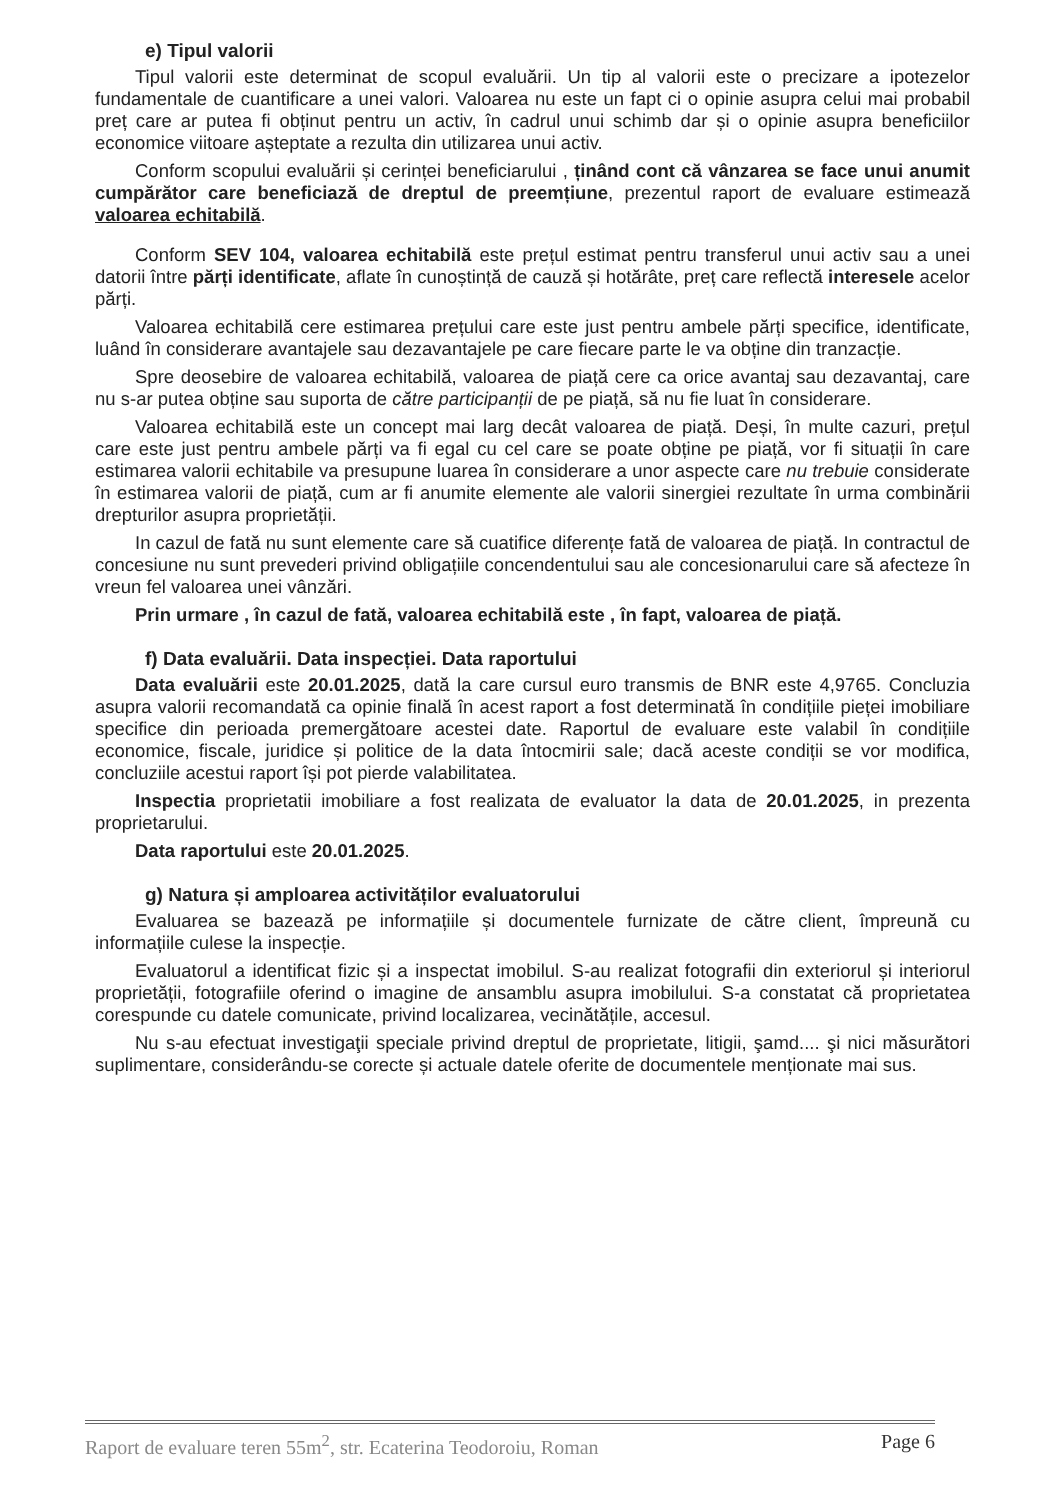e) Tipul valorii
Tipul valorii este determinat de scopul evaluării. Un tip al valorii este o precizare a ipotezelor fundamentale de cuantificare a unei valori. Valoarea nu este un fapt ci o opinie asupra celui mai probabil preț care ar putea fi obținut pentru un activ, în cadrul unui schimb dar și o opinie asupra beneficiilor economice viitoare așteptate a rezulta din utilizarea unui activ.
Conform scopului evaluării și cerinței beneficiarului , ținând cont că vânzarea se face unui anumit cumpărător care beneficiază de dreptul de preemțiune, prezentul raport de evaluare estimează valoarea echitabilă.
Conform SEV 104, valoarea echitabilă este prețul estimat pentru transferul unui activ sau a unei datorii între părți identificate, aflate în cunoștință de cauză și hotărâte, preț care reflectă interesele acelor părți.
Valoarea echitabilă cere estimarea prețului care este just pentru ambele părți specifice, identificate, luând în considerare avantajele sau dezavantajele pe care fiecare parte le va obține din tranzacție.
Spre deosebire de valoarea echitabilă, valoarea de piață cere ca orice avantaj sau dezavantaj, care nu s-ar putea obține sau suporta de către participanții de pe piață, să nu fie luat în considerare.
Valoarea echitabilă este un concept mai larg decât valoarea de piață. Deși, în multe cazuri, prețul care este just pentru ambele părți va fi egal cu cel care se poate obține pe piață, vor fi situații în care estimarea valorii echitabile va presupune luarea în considerare a unor aspecte care nu trebuie considerate în estimarea valorii de piață, cum ar fi anumite elemente ale valorii sinergiei rezultate în urma combinării drepturilor asupra proprietății.
In cazul de fată nu sunt elemente care să cuatifice diferențe fată de valoarea de piață. In contractul de concesiune nu sunt prevederi privind obligațiile concendentului sau ale concesionarului care să afecteze în vreun fel valoarea unei vânzări.
Prin urmare , în cazul de fată, valoarea echitabilă este , în fapt, valoarea de piață.
f) Data evaluării. Data inspecției. Data raportului
Data evaluării este 20.01.2025, dată la care cursul euro transmis de BNR este 4,9765. Concluzia asupra valorii recomandată ca opinie finală în acest raport a fost determinată în condițiile pieței imobiliare specifice din perioada premergătoare acestei date. Raportul de evaluare este valabil în condițiile economice, fiscale, juridice și politice de la data întocmirii sale; dacă aceste condiții se vor modifica, concluziile acestui raport își pot pierde valabilitatea.
Inspectia proprietatii imobiliare a fost realizata de evaluator la data de 20.01.2025, in prezenta proprietarului.
Data raportului este 20.01.2025.
g) Natura și amploarea activităților evaluatorului
Evaluarea se bazează pe informațiile și documentele furnizate de către client, împreună cu informațiile culese la inspecție.
Evaluatorul a identificat fizic și a inspectat imobilul. S-au realizat fotografii din exteriorul și interiorul proprietății, fotografiile oferind o imagine de ansamblu asupra imobilului. S-a constatat că proprietatea corespunde cu datele comunicate, privind localizarea, vecinătățile, accesul.
Nu s-au efectuat investigaţii speciale privind dreptul de proprietate, litigii, şamd.... şi nici măsurători suplimentare, considerându-se corecte și actuale datele oferite de documentele menționate mai sus.
Raport de evaluare teren 55m<sup>2</sup>, str. Ecaterina Teodoroiu, Roman Page 6